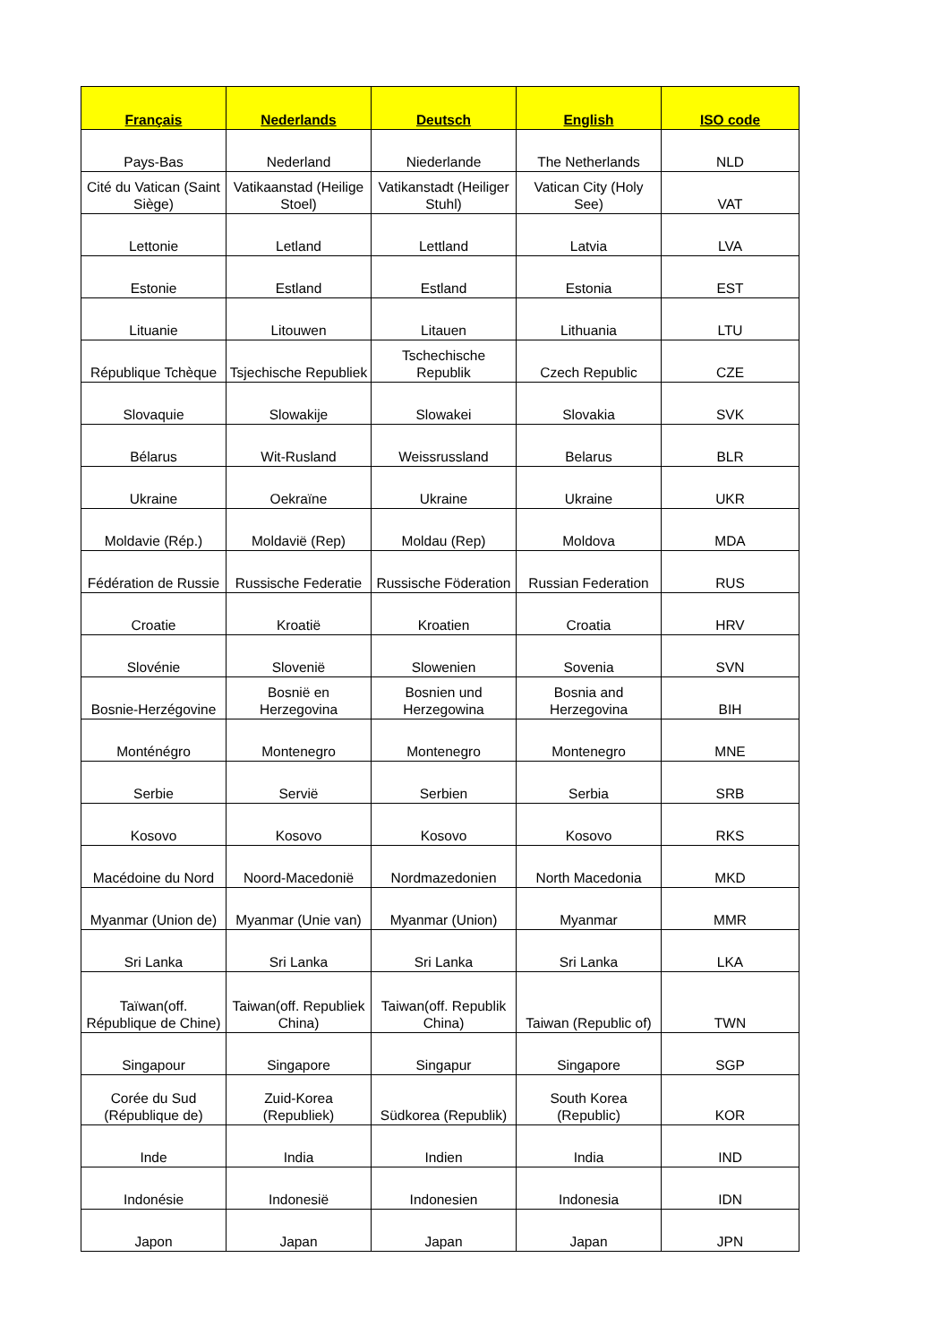| Français | Nederlands | Deutsch | English | ISO code |
| --- | --- | --- | --- | --- |
| Pays-Bas | Nederland | Niederlande | The Netherlands | NLD |
| Cité du Vatican (Saint Siège) | Vatikaanstad (Heilige Stoel) | Vatikanstadt (Heiliger Stuhl) | Vatican City (Holy See) | VAT |
| Lettonie | Letland | Lettland | Latvia | LVA |
| Estonie | Estland | Estland | Estonia | EST |
| Lituanie | Litouwen | Litauen | Lithuania | LTU |
| République Tchèque | Tsjechische Republiek | Tschechische Republik | Czech Republic | CZE |
| Slovaquie | Slowakije | Slowakei | Slovakia | SVK |
| Bélarus | Wit-Rusland | Weissrussland | Belarus | BLR |
| Ukraine | Oekraïne | Ukraine | Ukraine | UKR |
| Moldavie (Rép.) | Moldavië (Rep) | Moldau (Rep) | Moldova | MDA |
| Fédération de Russie | Russische Federatie | Russische Föderation | Russian Federation | RUS |
| Croatie | Kroatië | Kroatien | Croatia | HRV |
| Slovénie | Slovenië | Slowenien | Sovenia | SVN |
| Bosnie-Herzégovine | Bosnië en Herzegovina | Bosnien und Herzegowina | Bosnia and Herzegovina | BIH |
| Monténégro | Montenegro | Montenegro | Montenegro | MNE |
| Serbie | Servië | Serbien | Serbia | SRB |
| Kosovo | Kosovo | Kosovo | Kosovo | RKS |
| Macédoine du Nord | Noord-Macedonië | Nordmazedonien | North Macedonia | MKD |
| Myanmar (Union de) | Myanmar (Unie van) | Myanmar (Union) | Myanmar | MMR |
| Sri Lanka | Sri Lanka | Sri Lanka | Sri Lanka | LKA |
| Taïwan(off. République de Chine) | Taiwan(off. Republiek China) | Taiwan(off. Republik China) | Taiwan (Republic of) | TWN |
| Singapour | Singapore | Singapur | Singapore | SGP |
| Corée du Sud (République de) | Zuid-Korea (Republiek) | Südkorea (Republik) | South Korea (Republic) | KOR |
| Inde | India | Indien | India | IND |
| Indonésie | Indonesië | Indonesien | Indonesia | IDN |
| Japon | Japan | Japan | Japan | JPN |